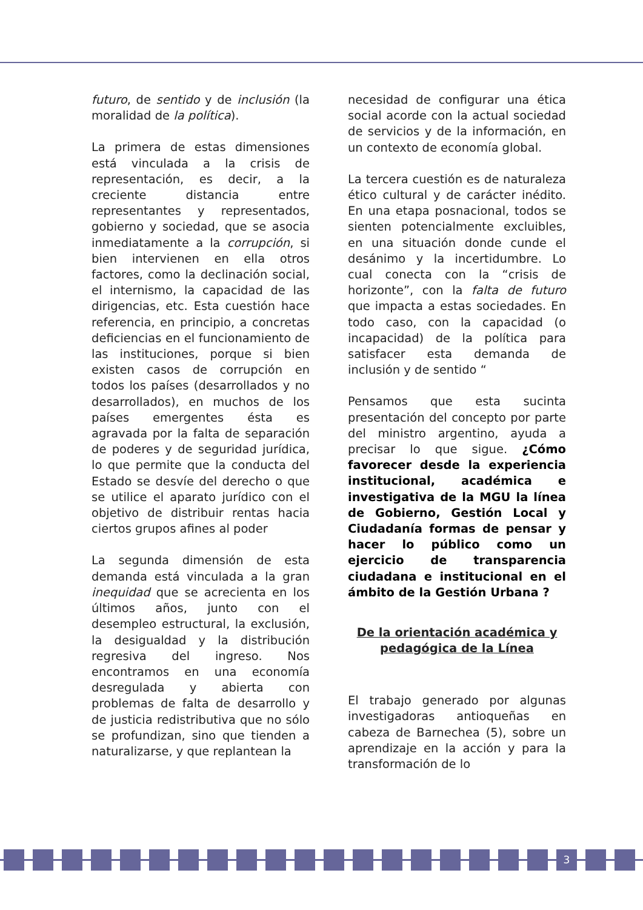futuro, de sentido y de inclusión (la moralidad de la política).
La primera de estas dimensiones está vinculada a la crisis de representación, es decir, a la creciente distancia entre representantes y representados, gobierno y sociedad, que se asocia inmediatamente a la corrupción, si bien intervienen en ella otros factores, como la declinación social, el internismo, la capacidad de las dirigencias, etc. Esta cuestión hace referencia, en principio, a concretas deficiencias en el funcionamiento de las instituciones, porque si bien existen casos de corrupción en todos los países (desarrollados y no desarrollados), en muchos de los países emergentes ésta es agravada por la falta de separación de poderes y de seguridad jurídica, lo que permite que la conducta del Estado se desvíe del derecho o que se utilice el aparato jurídico con el objetivo de distribuir rentas hacia ciertos grupos afines al poder
La segunda dimensión de esta demanda está vinculada a la gran inequidad que se acrecienta en los últimos años, junto con el desempleo estructural, la exclusión, la desigualdad y la distribución regresiva del ingreso. Nos encontramos en una economía desregulada y abierta con problemas de falta de desarrollo y de justicia redistributiva que no sólo se profundizan, sino que tienden a naturalizarse, y que replantean la
necesidad de configurar una ética social acorde con la actual sociedad de servicios y de la información, en un contexto de economía global.
La tercera cuestión es de naturaleza ético cultural y de carácter inédito. En una etapa posnacional, todos se sienten potencialmente excluibles, en una situación donde cunde el desánimo y la incertidumbre. Lo cual conecta con la “crisis de horizonte”, con la falta de futuro que impacta a estas sociedades. En todo caso, con la capacidad (o incapacidad) de la política para satisfacer esta demanda de inclusión y de sentido “
Pensamos que esta sucinta presentación del concepto por parte del ministro argentino, ayuda a precisar lo que sigue. ¿Cómo favorecer desde la experiencia institucional, académica e investigativa de la MGU la línea de Gobierno, Gestión Local y Ciudadanía formas de pensar y hacer lo público como un ejercicio de transparencia ciudadana e institucional en el ámbito de la Gestión Urbana ?
De la orientación académica y pedagógica de la Línea
El trabajo generado por algunas investigadoras antioqueñas en cabeza de Barnechea (5), sobre un aprendizaje en la acción y para la transformación de lo
3